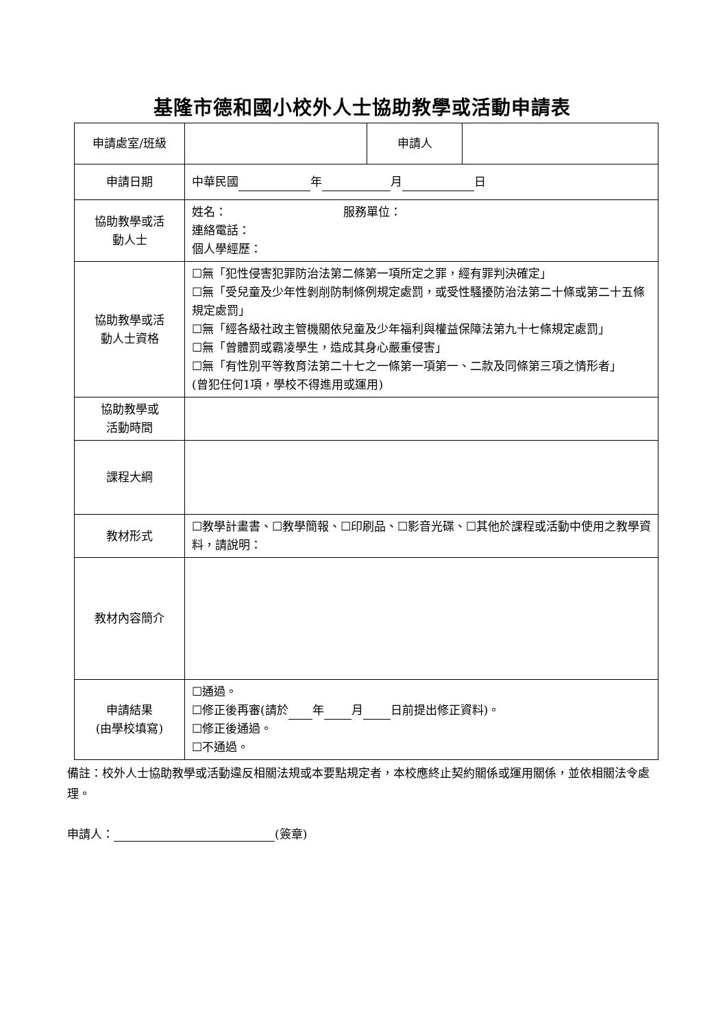基隆市德和國小校外人士協助教學或活動申請表
| 申請處室/班級 | | 申請人 | |
| 申請日期 | 中華民國 年 月 日 | | |
| 協助教學或活 動人士 | 姓名： 服務單位： 連絡電話： 個人學經歷： | | |
| 協助教學或活 動人士資格 | ☐無「犯性侵害犯罪防治法第二條第一項所定之罪，經有罪判決確定」 ☐無「受兒童及少年性剝削防制條例規定處罰，或受性騷擾防治法第二十條或第二十五條規定處罰」 ☐無「經各級社政主管機關依兒童及少年福利與權益保障法第九十七條規定處罰」 ☐無「曾體罰或霸凌學生，造成其身心嚴重侵害」 ☐無「有性別平等教育法第二十七之一條第一項第一、二款及同條第三項之情形者」 (曾犯任何1項，學校不得進用或運用) | | |
| 協助教學或 活動時間 | | | |
| 課程大綱 | | | |
| 教材形式 | ☐教學計畫書、☐教學簡報、☐印刷品、☐影音光碟、☐其他於課程或活動中使用之教學資料，請說明： | | |
| 教材內容簡介 | | | |
| 申請結果 (由學校填寫) | ☐通過。 ☐修正後再審(請於 年 月 日前提出修正資料)。 ☐修正後通過。 ☐不通過。 | | |
備註：校外人士協助教學或活動違反相關法規或本要點規定者，本校應終止契約關係或運用關係，並依相關法令處理。
申請人： (簽章)